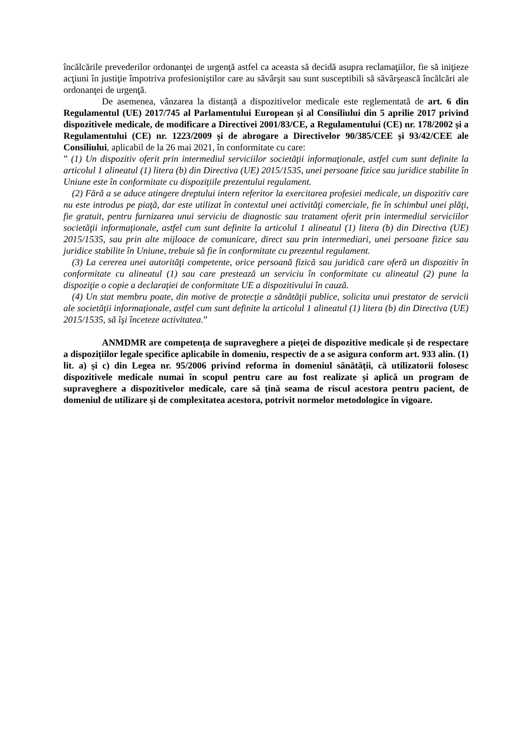încălcările prevederilor ordonanţei de urgenţă astfel ca aceasta să decidă asupra reclamaţiilor, fie să iniţieze acţiuni în justiţie împotriva profesioniştilor care au săvârşit sau sunt susceptibili să săvârşească încălcări ale ordonanţei de urgenţă.
De asemenea, vânzarea la distanță a dispozitivelor medicale este reglementată de art. 6 din Regulamentul (UE) 2017/745 al Parlamentului European și al Consiliului din 5 aprilie 2017 privind dispozitivele medicale, de modificare a Directivei 2001/83/CE, a Regulamentului (CE) nr. 178/2002 și a Regulamentului (CE) nr. 1223/2009 și de abrogare a Directivelor 90/385/CEE și 93/42/CEE ale Consiliului, aplicabil de la 26 mai 2021, în conformitate cu care:
” (1) Un dispozitiv oferit prin intermediul serviciilor societăţii informaţionale, astfel cum sunt definite la articolul 1 alineatul (1) litera (b) din Directiva (UE) 2015/1535, unei persoane fizice sau juridice stabilite în Uniune este în conformitate cu dispoziţiile prezentului regulament.
(2) Fără a se aduce atingere dreptului intern referitor la exercitarea profesiei medicale, un dispozitiv care nu este introdus pe piaţă, dar este utilizat în contextul unei activităţi comerciale, fie în schimbul unei plăţi, fie gratuit, pentru furnizarea unui serviciu de diagnostic sau tratament oferit prin intermediul serviciilor societăţii informaţionale, astfel cum sunt definite la articolul 1 alineatul (1) litera (b) din Directiva (UE) 2015/1535, sau prin alte mijloace de comunicare, direct sau prin intermediari, unei persoane fizice sau juridice stabilite în Uniune, trebuie să fie în conformitate cu prezentul regulament.
(3) La cererea unei autorităţi competente, orice persoană fizică sau juridică care oferă un dispozitiv în conformitate cu alineatul (1) sau care prestează un serviciu în conformitate cu alineatul (2) pune la dispoziţie o copie a declaraţiei de conformitate UE a dispozitivului în cauză.
(4) Un stat membru poate, din motive de protecţie a sănătăţii publice, solicita unui prestator de servicii ale societăţii informaţionale, astfel cum sunt definite la articolul 1 alineatul (1) litera (b) din Directiva (UE) 2015/1535, să îşi înceteze activitatea.”
ANMDMR are competența de supraveghere a pieţei de dispozitive medicale și de respectare a dispozițiilor legale specifice aplicabile în domeniu, respectiv de a se asigura conform art. 933 alin. (1) lit. a) și c) din Legea nr. 95/2006 privind reforma în domeniul sănătății, că utilizatorii folosesc dispozitivele medicale numai în scopul pentru care au fost realizate și aplică un program de supraveghere a dispozitivelor medicale, care să ţină seama de riscul acestora pentru pacient, de domeniul de utilizare şi de complexitatea acestora, potrivit normelor metodologice în vigoare.